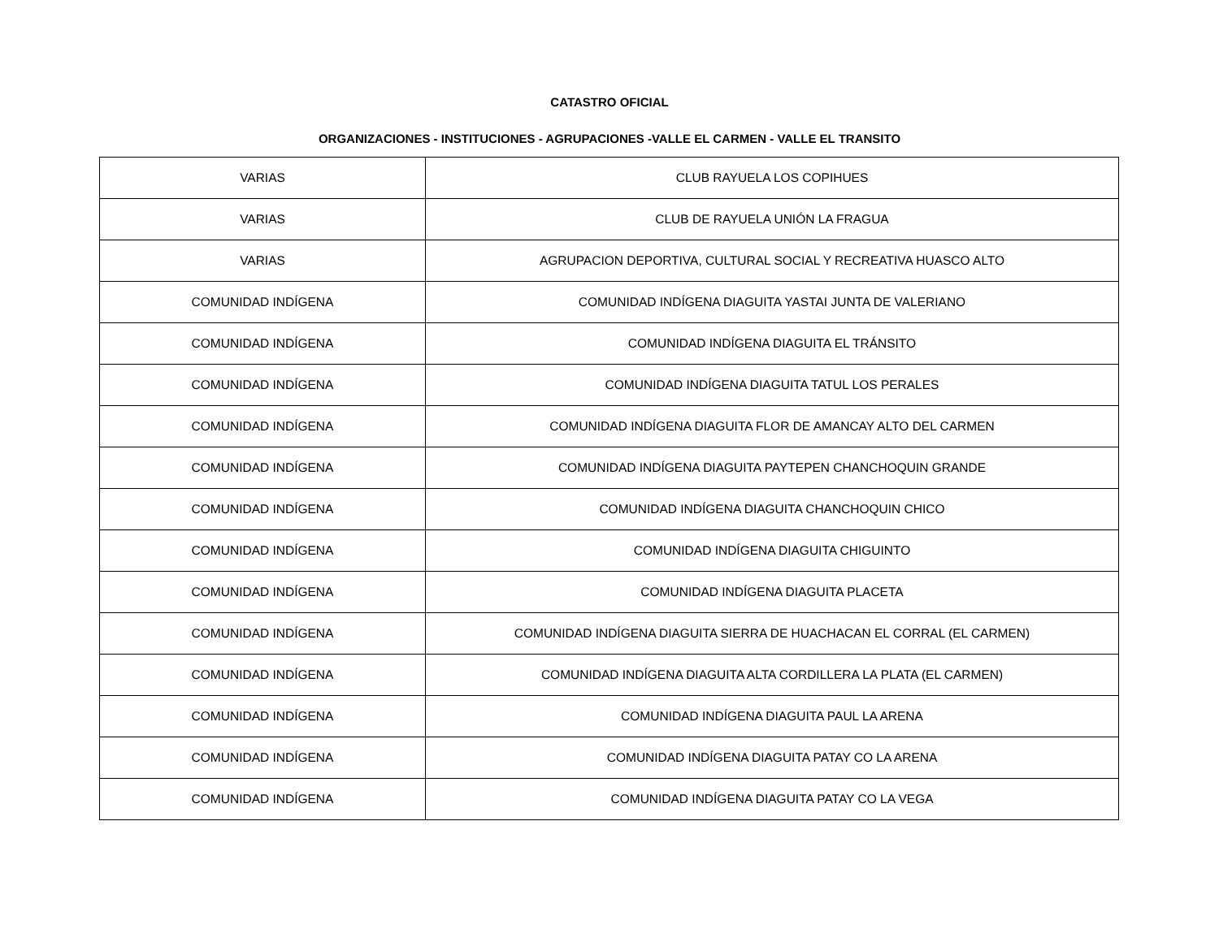CATASTRO OFICIAL
ORGANIZACIONES - INSTITUCIONES - AGRUPACIONES -VALLE EL CARMEN - VALLE EL TRANSITO
| VARIAS | CLUB RAYUELA LOS COPIHUES |
| VARIAS | CLUB DE RAYUELA UNIÓN LA FRAGUA |
| VARIAS | AGRUPACION DEPORTIVA, CULTURAL SOCIAL Y RECREATIVA HUASCO ALTO |
| COMUNIDAD INDÍGENA | COMUNIDAD INDÍGENA DIAGUITA YASTAI JUNTA DE VALERIANO |
| COMUNIDAD INDÍGENA | COMUNIDAD INDÍGENA DIAGUITA EL TRÁNSITO |
| COMUNIDAD INDÍGENA | COMUNIDAD INDÍGENA DIAGUITA TATUL LOS PERALES |
| COMUNIDAD INDÍGENA | COMUNIDAD INDÍGENA DIAGUITA FLOR DE AMANCAY ALTO DEL CARMEN |
| COMUNIDAD INDÍGENA | COMUNIDAD INDÍGENA DIAGUITA PAYTEPEN CHANCHOQUIN GRANDE |
| COMUNIDAD INDÍGENA | COMUNIDAD INDÍGENA DIAGUITA CHANCHOQUIN CHICO |
| COMUNIDAD INDÍGENA | COMUNIDAD INDÍGENA DIAGUITA CHIGUINTO |
| COMUNIDAD INDÍGENA | COMUNIDAD INDÍGENA DIAGUITA PLACETA |
| COMUNIDAD INDÍGENA | COMUNIDAD INDÍGENA DIAGUITA SIERRA DE HUACHACAN EL CORRAL (EL CARMEN) |
| COMUNIDAD INDÍGENA | COMUNIDAD INDÍGENA DIAGUITA ALTA CORDILLERA LA PLATA (EL CARMEN) |
| COMUNIDAD INDÍGENA | COMUNIDAD INDÍGENA DIAGUITA PAUL LA ARENA |
| COMUNIDAD INDÍGENA | COMUNIDAD INDÍGENA DIAGUITA PATAY CO LA ARENA |
| COMUNIDAD INDÍGENA | COMUNIDAD INDÍGENA DIAGUITA PATAY CO LA VEGA |